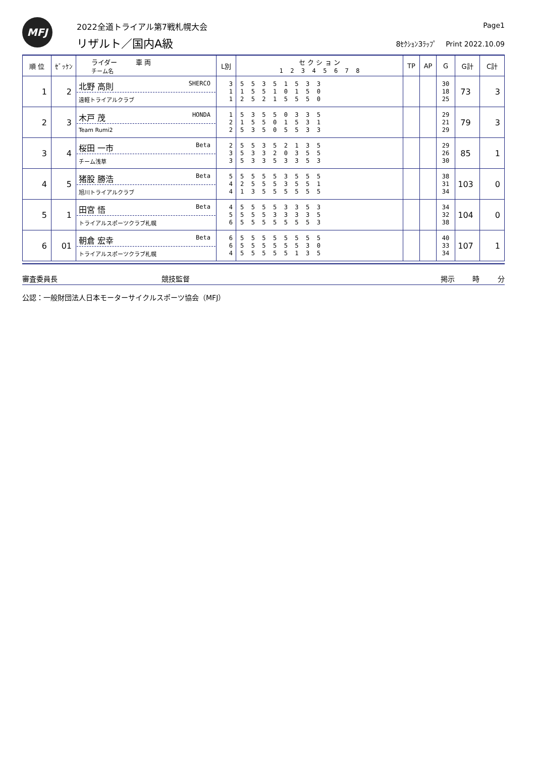MFJ
2022全道トライアル第7戦札幌大会
リザルト／国内A級
Page1
8ｾｸｼｮﾝ3ﾗｯﾌﾟ Print 2022.10.09
| 順 位 | ｾﾞｯｹﾝ | ライダー 車 両 チーム名 | L別 | セ ク シ ョ ン 1 2 3 4 5 6 7 8 | TP | AP | G | G計 | C計 |
| --- | --- | --- | --- | --- | --- | --- | --- | --- | --- |
| 1 | 2 | 北野 高則 SHERCO 遠軽トライアルクラブ | 3 1 1 | 5 5 3 5 1 5 3 3 1 5 5 1 0 1 5 0 2 5 2 1 5 5 5 0 | | | 30 18 25 | 73 | 3 |
| 2 | 3 | 木戸 茂 HONDA Team Rumi2 | 1 2 2 | 5 3 5 5 0 3 3 5 1 5 5 0 1 5 3 1 5 3 5 0 5 5 3 3 | | | 29 21 29 | 79 | 3 |
| 3 | 4 | 桜田 一市 Beta チーム浅草 | 2 3 3 | 5 5 3 5 2 1 3 5 5 3 3 2 0 3 5 5 5 3 3 5 3 3 5 3 | | | 29 26 30 | 85 | 1 |
| 4 | 5 | 猪股 勝浩 Beta 旭川トライアルクラブ | 5 4 4 | 5 5 5 5 3 5 5 5 2 5 5 5 3 5 5 1 1 3 5 5 5 5 5 5 | | | 38 31 34 | 103 | 0 |
| 5 | 1 | 田宮 悟 Beta トライアルスポーツクラブ札幌 | 4 5 6 | 5 5 5 5 3 3 5 3 5 5 5 3 3 3 3 5 5 5 5 5 5 5 5 3 | | | 34 32 38 | 104 | 0 |
| 6 | 01 | 朝倉 宏幸 Beta トライアルスポーツクラブ札幌 | 6 6 4 | 5 5 5 5 5 5 5 5 5 5 5 5 5 5 3 0 5 5 5 5 5 1 3 5 | | | 40 33 34 | 107 | 1 |
審査委員長 競技監督 掲示 時 分
公認：一般財団法人日本モーターサイクルスポーツ協会（MFJ）